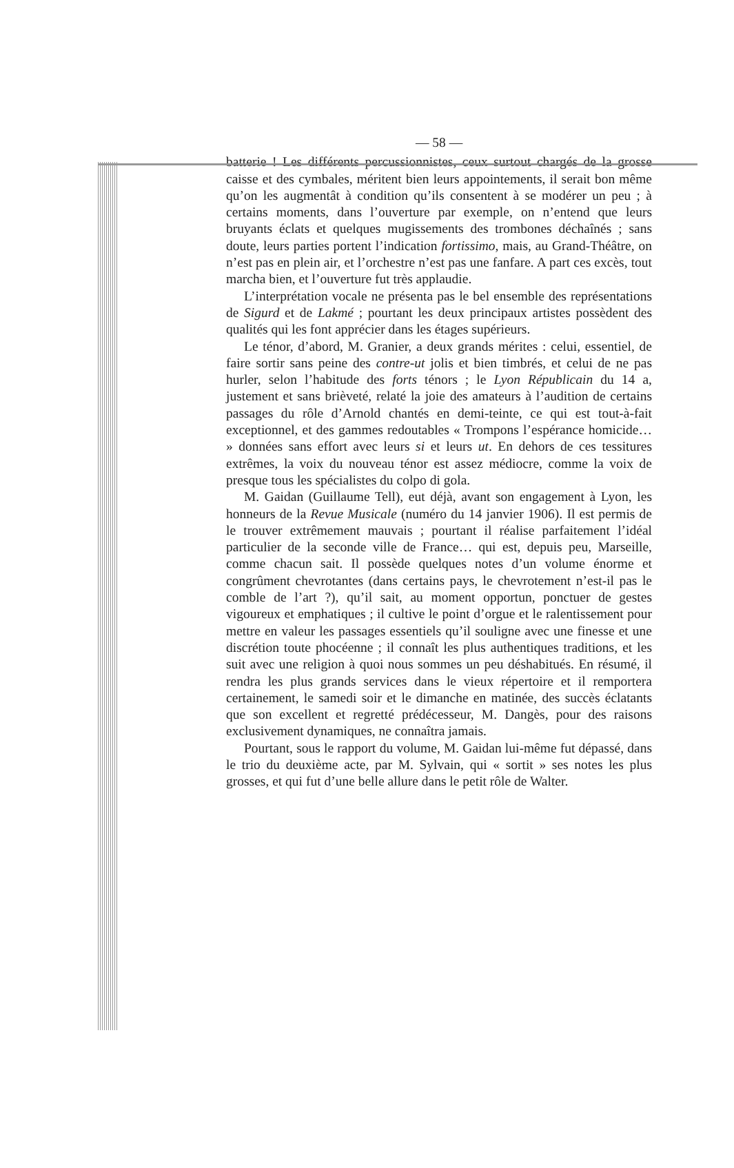— 58 —
batterie ! Les différents percussionnistes, ceux surtout chargés de la grosse caisse et des cymbales, méritent bien leurs appointements, il serait bon même qu’on les augmentât à condition qu’ils consentent à se modérer un peu ; à certains moments, dans l’ouverture par exemple, on n’entend que leurs bruyants éclats et quelques mugissements des trombones déchaînés ; sans doute, leurs parties portent l’indication fortissimo, mais, au Grand-Théâtre, on n’est pas en plein air, et l’orchestre n’est pas une fanfare. A part ces excès, tout marcha bien, et l’ouverture fut très applaudie.
L’interprétation vocale ne présenta pas le bel ensemble des représentations de Sigurd et de Lakmé ; pourtant les deux principaux artistes possèdent des qualités qui les font apprécier dans les étages supérieurs.
Le ténor, d’abord, M. Granier, a deux grands mérites : celui, essentiel, de faire sortir sans peine des contre-ut jolis et bien timbrés, et celui de ne pas hurler, selon l’habitude des forts ténors ; le Lyon Républicain du 14 a, justement et sans brièveté, relaté la joie des amateurs à l’audition de certains passages du rôle d’Arnold chantés en demi-teinte, ce qui est tout-à-fait exceptionnel, et des gammes redoutables « Trompons l’espérance homicide… » données sans effort avec leurs si et leurs ut. En dehors de ces tessitures extrêmes, la voix du nouveau ténor est assez médiocre, comme la voix de presque tous les spécialistes du colpo di gola.
M. Gaidan (Guillaume Tell), eut déjà, avant son engagement à Lyon, les honneurs de la Revue Musicale (numéro du 14 janvier 1906). Il est permis de le trouver extrêmement mauvais ; pourtant il réalise parfaitement l’idéal particulier de la seconde ville de France… qui est, depuis peu, Marseille, comme chacun sait. Il possède quelques notes d’un volume énorme et congrûment chevrotantes (dans certains pays, le chevrotement n’est-il pas le comble de l’art ?), qu’il sait, au moment opportun, ponctuer de gestes vigoureux et emphatiques ; il cultive le point d’orgue et le ralentissement pour mettre en valeur les passages essentiels qu’il souligne avec une finesse et une discrétion toute phocéenne ; il connaît les plus authentiques traditions, et les suit avec une religion à quoi nous sommes un peu déshabitués. En résumé, il rendra les plus grands services dans le vieux répertoire et il remportera certainement, le samedi soir et le dimanche en matinée, des succès éclatants que son excellent et regretté prédécesseur, M. Dangès, pour des raisons exclusivement dynamiques, ne connaîtra jamais.
Pourtant, sous le rapport du volume, M. Gaidan lui-même fut dépassé, dans le trio du deuxième acte, par M. Sylvain, qui « sortit » ses notes les plus grosses, et qui fut d’une belle allure dans le petit rôle de Walter.